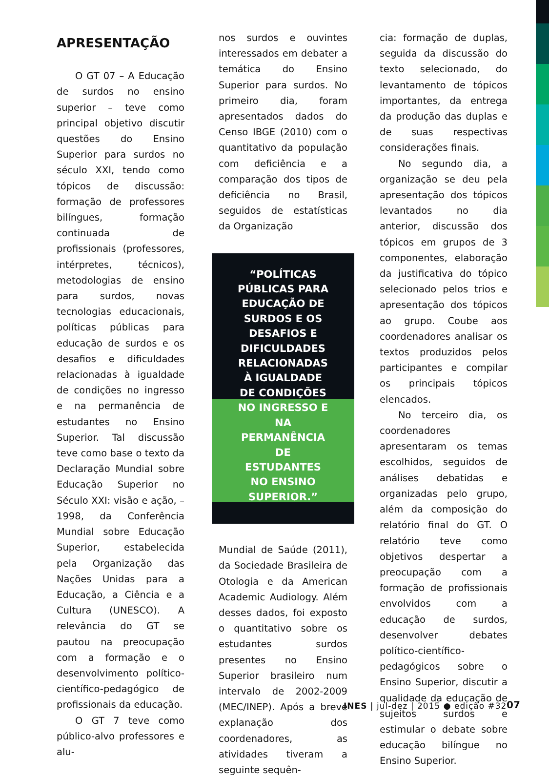APRESENTAÇÃO
O GT 07 – A Educação de surdos no ensino superior – teve como principal objetivo discutir questões do Ensino Superior para surdos no século XXI, tendo como tópicos de discussão: formação de professores bilíngues, formação continuada de profissionais (professores, intérpretes, técnicos), metodologias de ensino para surdos, novas tecnologias educacionais, políticas públicas para educação de surdos e os desafios e dificuldades relacionadas à igualdade de condições no ingresso e na permanência de estudantes no Ensino Superior. Tal discussão teve como base o texto da Declaração Mundial sobre Educação Superior no Século XXI: visão e ação, – 1998, da Conferência Mundial sobre Educação Superior, estabelecida pela Organização das Nações Unidas para a Educação, a Ciência e a Cultura (UNESCO). A relevância do GT se pautou na preocupação com a formação e o desenvolvimento político- científico-pedagógico de profissionais da educação.
O GT 7 teve como público-alvo professores e alu-
nos surdos e ouvintes interessados em debater a temática do Ensino Superior para surdos. No primeiro dia, foram apresentados dados do Censo IBGE (2010) com o quantitativo da população com deficiência e a comparação dos tipos de deficiência no Brasil, seguidos de estatísticas da Organização
“POLÍTICAS PÚBLICAS PARA EDUCAÇÃO DE SURDOS E OS DESAFIOS E DIFICULDADES RELACIONADAS À IGUALDADE DE CONDIÇÕES NO INGRESSO E NA PERMANÊNCIA DE ESTUDANTES NO ENSINO SUPERIOR.”
Mundial de Saúde (2011), da Sociedade Brasileira de Otologia e da American Academic Audiology. Além desses dados, foi exposto o quantitativo sobre os estudantes surdos presentes no Ensino Superior brasileiro num intervalo de 2002-2009 (MEC/INEP). Após a breve explanação dos coordenadores, as atividades tiveram a seguinte sequên-
cia: formação de duplas, seguida da discussão do texto selecionado, do levantamento de tópicos importantes, da entrega da produção das duplas e de suas respectivas considerações finais.
No segundo dia, a organização se deu pela apresentação dos tópicos levantados no dia anterior, discussão dos tópicos em grupos de 3 componentes, elaboração da justificativa do tópico selecionado pelos trios e apresentação dos tópicos ao grupo. Coube aos coordenadores analisar os textos produzidos pelos participantes e compilar os principais tópicos elencados.
No terceiro dia, os coordenadores apresentaram os temas escolhidos, seguidos de análises debatidas e organizadas pelo grupo, além da composição do relatório final do GT. O relatório teve como objetivos despertar a preocupação com a formação de profissionais envolvidos com a educação de surdos, desenvolver debates político-científico-pedagógicos sobre o Ensino Superior, discutir a qualidade da educação de sujeitos surdos e estimular o debate sobre educação bilíngue no Ensino Superior.
INES | jul-dez | 2015 ● edição #32
07